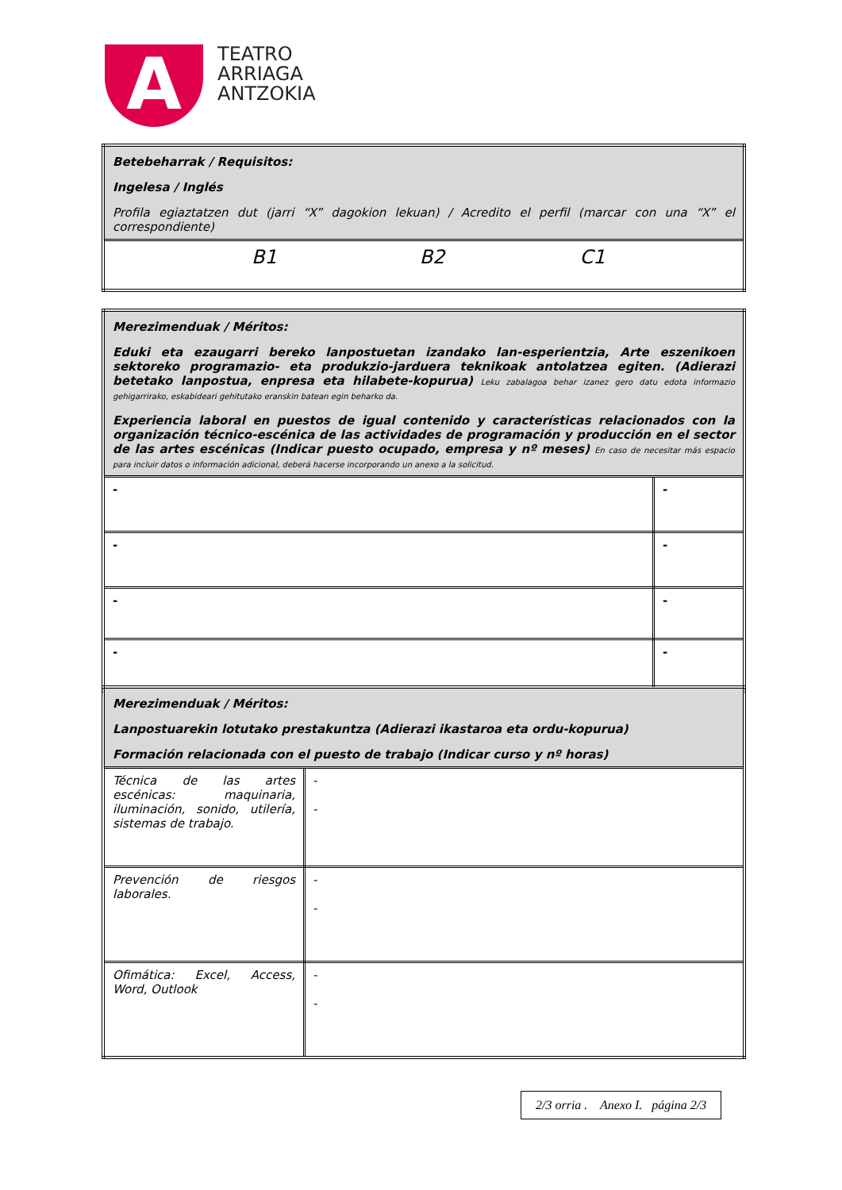A
TEATRO
ARRIAGA
ANTZOKIA
| Betebeharrak / Requisitos: Ingelesa / Inglés Profila egiaztatzen dut (jarri “X” dagokion lekuan) / Acredito el perfil (marcar con una “X” el correspondiente) |
| B1 B2 C1 |
| Merezimenduak / Méritos: Eduki eta ezaugarri bereko lanpostuetan izandako lan-esperientzia, Arte eszenikoen sektoreko programazio- eta produkzio-jarduera teknikoak antolatzea egiten. (Adierazi betetako lanpostua, enpresa eta hilabete-kopurua) Leku zabalagoa behar izanez gero datu edota informazio gehigarrirako, eskabideari gehitutako eranskin batean egin beharko da. Experiencia laboral en puestos de igual contenido y características relacionados con la organización técnico-escénica de las actividades de programación y producción en el sector de las artes escénicas (Indicar puesto ocupado, empresa y nº meses) En caso de necesitar más espacio para incluir datos o información adicional, deberá hacerse incorporando un anexo a la solicitud. | |
| - | - |
| - | - |
| - | - |
| - | - |
| Merezimenduak / Méritos: Lanpostuarekin lotutako prestakuntza (Adierazi ikastaroa eta ordu-kopurua) Formación relacionada con el puesto de trabajo (Indicar curso y nº horas) | |
| Técnica de las artes escénicas: maquinaria, iluminación, sonido, utilería, sistemas de trabajo. | - - |
| Prevención de riesgos laborales. | - - |
| Ofimática: Excel, Access, Word, Outlook | - - |
2/3 orria . Anexo I. página 2/3